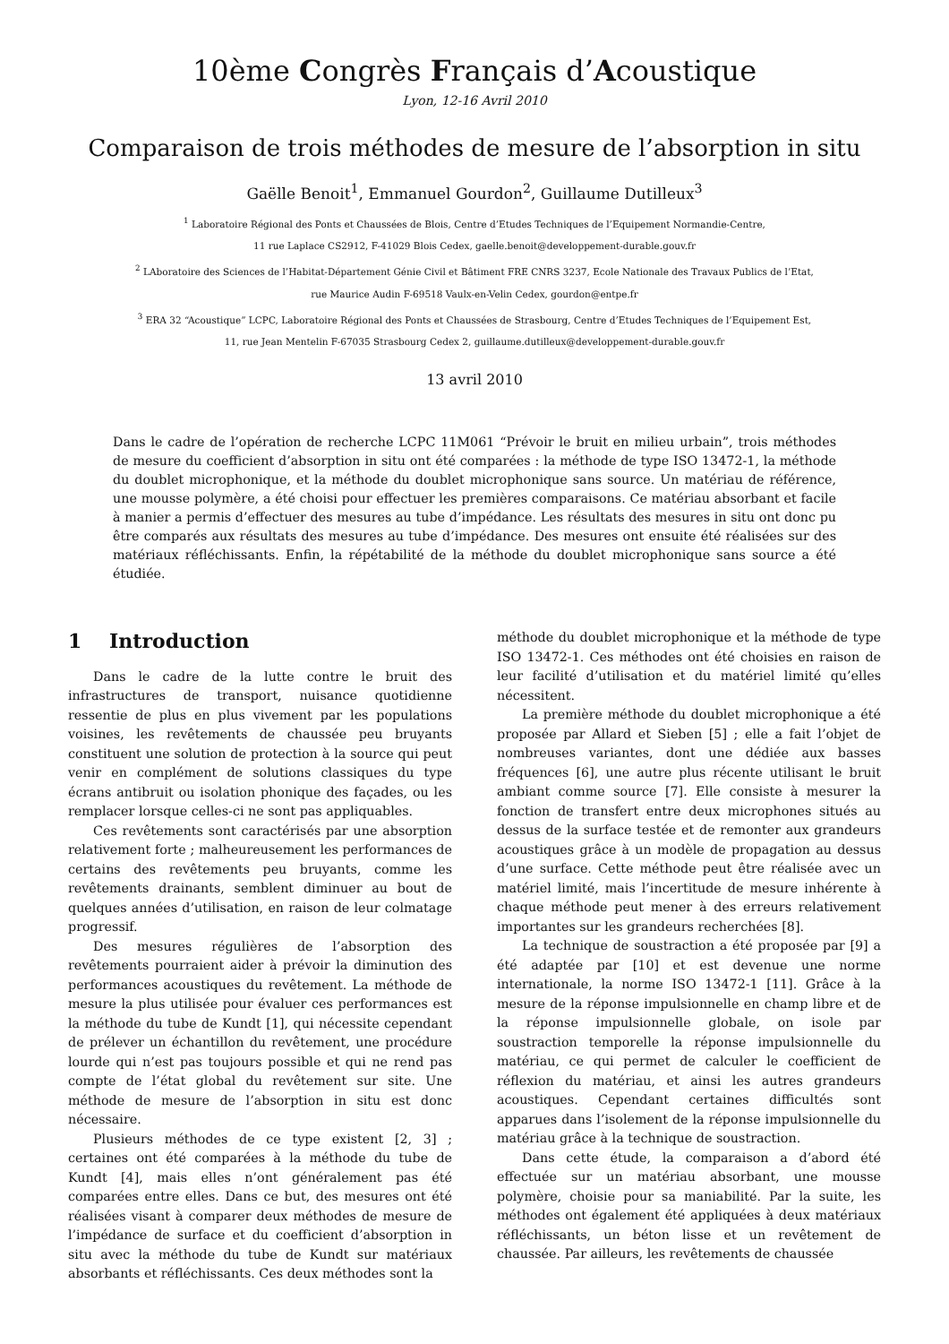10ème Congrès Français d’Acoustique
Lyon, 12-16 Avril 2010
Comparaison de trois méthodes de mesure de l’absorption in situ
Gaëlle Benoit<sup>1</sup>, Emmanuel Gourdon<sup>2</sup>, Guillaume Dutilleux<sup>3</sup>
<sup>1</sup> Laboratoire Régional des Ponts et Chaussées de Blois, Centre d’Etudes Techniques de l’Equipement Normandie-Centre,
11 rue Laplace CS2912, F-41029 Blois Cedex, gaelle.benoit@developpement-durable.gouv.fr
<sup>2</sup> LAboratoire des Sciences de l’Habitat-Département Génie Civil et Bâtiment FRE CNRS 3237, Ecole Nationale des Travaux Publics de l’Etat,
rue Maurice Audin F-69518 Vaulx-en-Velin Cedex, gourdon@entpe.fr
<sup>3</sup> ERA 32 “Acoustique” LCPC, Laboratoire Régional des Ponts et Chaussées de Strasbourg, Centre d’Etudes Techniques de l’Equipement Est,
11, rue Jean Mentelin F-67035 Strasbourg Cedex 2, guillaume.dutilleux@developpement-durable.gouv.fr
13 avril 2010
Dans le cadre de l’opération de recherche LCPC 11M061 “Prévoir le bruit en milieu urbain”, trois méthodes de mesure du coefficient d’absorption in situ ont été comparées : la méthode de type ISO 13472-1, la méthode du doublet microphonique, et la méthode du doublet microphonique sans source. Un matériau de référence, une mousse polymère, a été choisi pour effectuer les premières comparaisons. Ce matériau absorbant et facile à manier a permis d’effectuer des mesures au tube d’impédance. Les résultats des mesures in situ ont donc pu être comparés aux résultats des mesures au tube d’impédance. Des mesures ont ensuite été réalisées sur des matériaux réfléchissants. Enfin, la répétabilité de la méthode du doublet microphonique sans source a été étudiée.
1 Introduction
Dans le cadre de la lutte contre le bruit des infrastructures de transport, nuisance quotidienne ressentie de plus en plus vivement par les populations voisines, les revêtements de chaussée peu bruyants constituent une solution de protection à la source qui peut venir en complément de solutions classiques du type écrans antibruit ou isolation phonique des façades, ou les remplacer lorsque celles-ci ne sont pas appliquables.
Ces revêtements sont caractérisés par une absorption relativement forte ; malheureusement les performances de certains des revêtements peu bruyants, comme les revêtements drainants, semblent diminuer au bout de quelques années d’utilisation, en raison de leur colmatage progressif.
Des mesures régulières de l’absorption des revêtements pourraient aider à prévoir la diminution des performances acoustiques du revêtement. La méthode de mesure la plus utilisée pour évaluer ces performances est la méthode du tube de Kundt [1], qui nécessite cependant de prélever un échantillon du revêtement, une procédure lourde qui n’est pas toujours possible et qui ne rend pas compte de l’état global du revêtement sur site. Une méthode de mesure de l’absorption in situ est donc nécessaire.
Plusieurs méthodes de ce type existent [2, 3] ; certaines ont été comparées à la méthode du tube de Kundt [4], mais elles n’ont généralement pas été comparées entre elles. Dans ce but, des mesures ont été réalisées visant à comparer deux méthodes de mesure de l’impédance de surface et du coefficient d’absorption in situ avec la méthode du tube de Kundt sur matériaux absorbants et réfléchissants. Ces deux méthodes sont la
méthode du doublet microphonique et la méthode de type ISO 13472-1. Ces méthodes ont été choisies en raison de leur facilité d’utilisation et du matériel limité qu’elles nécessitent.
La première méthode du doublet microphonique a été proposée par Allard et Sieben [5] ; elle a fait l’objet de nombreuses variantes, dont une dédiée aux basses fréquences [6], une autre plus récente utilisant le bruit ambiant comme source [7]. Elle consiste à mesurer la fonction de transfert entre deux microphones situés au dessus de la surface testée et de remonter aux grandeurs acoustiques grâce à un modèle de propagation au dessus d’une surface. Cette méthode peut être réalisée avec un matériel limité, mais l’incertitude de mesure inhérente à chaque méthode peut mener à des erreurs relativement importantes sur les grandeurs recherchées [8].
La technique de soustraction a été proposée par [9] a été adaptée par [10] et est devenue une norme internationale, la norme ISO 13472-1 [11]. Grâce à la mesure de la réponse impulsionnelle en champ libre et de la réponse impulsionnelle globale, on isole par soustraction temporelle la réponse impulsionnelle du matériau, ce qui permet de calculer le coefficient de réflexion du matériau, et ainsi les autres grandeurs acoustiques. Cependant certaines difficultés sont apparues dans l’isolement de la réponse impulsionnelle du matériau grâce à la technique de soustraction.
Dans cette étude, la comparaison a d’abord été effectuée sur un matériau absorbant, une mousse polymère, choisie pour sa maniabilité. Par la suite, les méthodes ont également été appliquées à deux matériaux réfléchissants, un béton lisse et un revêtement de chaussée. Par ailleurs, les revêtements de chaussée